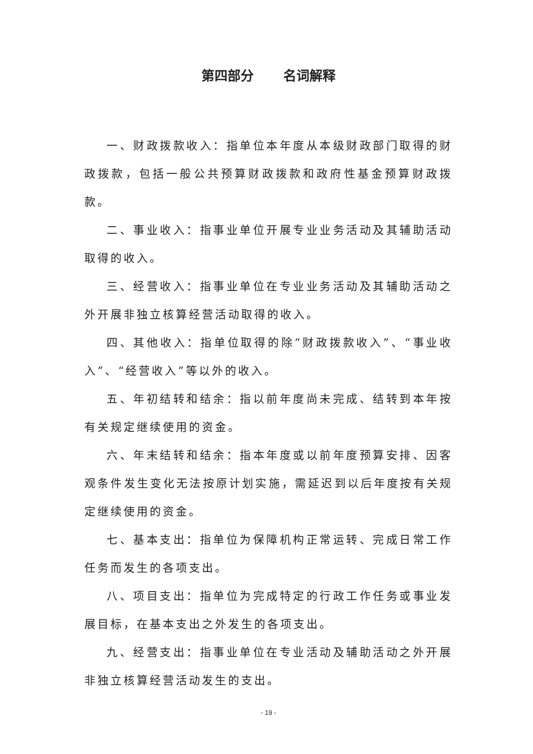第四部分 名词解释
一、财政拨款收入：指单位本年度从本级财政部门取得的财政拨款，包括一般公共预算财政拨款和政府性基金预算财政拨款。
二、事业收入：指事业单位开展专业业务活动及其辅助活动取得的收入。
三、经营收入：指事业单位在专业业务活动及其辅助活动之外开展非独立核算经营活动取得的收入。
四、其他收入：指单位取得的除“财政拨款收入”、“事业收入”、“经营收入”等以外的收入。
五、年初结转和结余：指以前年度尚未完成、结转到本年按有关规定继续使用的资金。
六、年末结转和结余：指本年度或以前年度预算安排、因客观条件发生变化无法按原计划实施，需延迟到以后年度按有关规定继续使用的资金。
七、基本支出：指单位为保障机构正常运转、完成日常工作任务而发生的各项支出。
八、项目支出：指单位为完成特定的行政工作任务或事业发展目标，在基本支出之外发生的各项支出。
九、经营支出：指事业单位在专业活动及辅助活动之外开展非独立核算经营活动发生的支出。
- 19 -